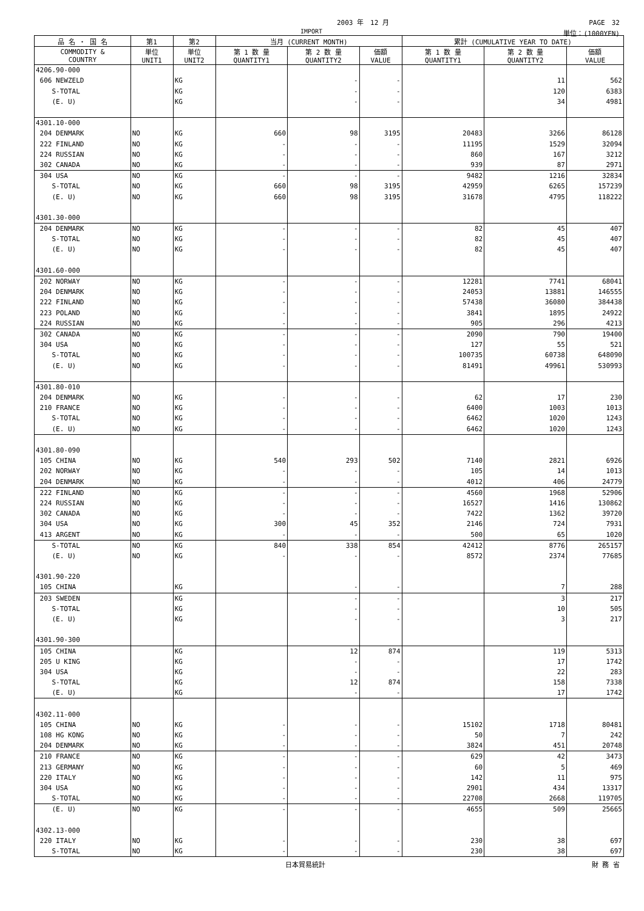2003 年　12 月 PAGE　32
IMPORT 単位：(1000YEN)
| 品 名 ・ 国 名 | 第1 | 第2 | 当月 (CURRENT MONTH) | | | 累計 (CUMULATIVE YEAR TO DATE) | | |
| --- | --- | --- | --- | --- | --- | --- | --- | --- |
| COMMODITY & COUNTRY | 単位 UNIT1 | 単位 UNIT2 | 第 1 数 量 QUANTITY1 | 第 2 数 量 QUANTITY2 | 価額 VALUE | 第 1 数 量 QUANTITY1 | 第 2 数 量 QUANTITY2 | 価額 VALUE |
| 4206.90-000 | | | | | | | | |
| 606 NEWZELD | | KG | | - | - | | 11 | 562 |
| S-TOTAL | | KG | | - | - | | 120 | 6383 |
| (E. U) | | KG | | - | - | | 34 | 4981 |
| 4301.10-000 | | | | | | | | |
| 204 DENMARK | NO | KG | 660 | 98 | 3195 | 20483 | 3266 | 86128 |
| 222 FINLAND | NO | KG | - | - | - | 11195 | 1529 | 32094 |
| 224 RUSSIAN | NO | KG | - | - | - | 860 | 167 | 3212 |
| 302 CANADA | NO | KG | - | - | - | 939 | 87 | 2971 |
| 304 USA | NO | KG | - | - | - | 9482 | 1216 | 32834 |
| S-TOTAL | NO | KG | 660 | 98 | 3195 | 42959 | 6265 | 157239 |
| (E. U) | NO | KG | 660 | 98 | 3195 | 31678 | 4795 | 118222 |
| 4301.30-000 | | | | | | | | |
| 204 DENMARK | NO | KG | - | - | - | 82 | 45 | 407 |
| S-TOTAL | NO | KG | - | - | - | 82 | 45 | 407 |
| (E. U) | NO | KG | - | - | - | 82 | 45 | 407 |
| 4301.60-000 | | | | | | | | |
| 202 NORWAY | NO | KG | - | - | - | 12281 | 7741 | 68041 |
| 204 DENMARK | NO | KG | - | - | - | 24053 | 13881 | 146555 |
| 222 FINLAND | NO | KG | - | - | - | 57438 | 36080 | 384438 |
| 223 POLAND | NO | KG | - | - | - | 3841 | 1895 | 24922 |
| 224 RUSSIAN | NO | KG | - | - | - | 905 | 296 | 4213 |
| 302 CANADA | NO | KG | - | - | - | 2090 | 790 | 19400 |
| 304 USA | NO | KG | - | - | - | 127 | 55 | 521 |
| S-TOTAL | NO | KG | - | - | - | 100735 | 60738 | 648090 |
| (E. U) | NO | KG | - | - | - | 81491 | 49961 | 530993 |
| 4301.80-010 | | | | | | | | |
| 204 DENMARK | NO | KG | - | - | - | 62 | 17 | 230 |
| 210 FRANCE | NO | KG | - | - | - | 6400 | 1003 | 1013 |
| S-TOTAL | NO | KG | - | - | - | 6462 | 1020 | 1243 |
| (E. U) | NO | KG | - | - | - | 6462 | 1020 | 1243 |
| 4301.80-090 | | | | | | | | |
| 105 CHINA | NO | KG | 540 | 293 | 502 | 7140 | 2821 | 6926 |
| 202 NORWAY | NO | KG | - | - | - | 105 | 14 | 1013 |
| 204 DENMARK | NO | KG | - | - | - | 4012 | 406 | 24779 |
| 222 FINLAND | NO | KG | - | - | - | 4560 | 1968 | 52906 |
| 224 RUSSIAN | NO | KG | - | - | - | 16527 | 1416 | 130862 |
| 302 CANADA | NO | KG | - | - | - | 7422 | 1362 | 39720 |
| 304 USA | NO | KG | 300 | 45 | 352 | 2146 | 724 | 7931 |
| 413 ARGENT | NO | KG | - | - | - | 500 | 65 | 1020 |
| S-TOTAL | NO | KG | 840 | 338 | 854 | 42412 | 8776 | 265157 |
| (E. U) | NO | KG | - | - | - | 8572 | 2374 | 77685 |
| 4301.90-220 | | | | | | | | |
| 105 CHINA | | KG | | - | - | | 7 | 288 |
| 203 SWEDEN | | KG | | - | - | | 3 | 217 |
| S-TOTAL | | KG | | - | - | | 10 | 505 |
| (E. U) | | KG | | - | - | | 3 | 217 |
| 4301.90-300 | | | | | | | | |
| 105 CHINA | | KG | | 12 | 874 | | 119 | 5313 |
| 205 U KING | | KG | | - | - | | 17 | 1742 |
| 304 USA | | KG | | - | - | | 22 | 283 |
| S-TOTAL | | KG | | 12 | 874 | | 158 | 7338 |
| (E. U) | | KG | | - | - | | 17 | 1742 |
| 4302.11-000 | | | | | | | | |
| 105 CHINA | NO | KG | - | - | - | 15102 | 1718 | 80481 |
| 108 HG KONG | NO | KG | - | - | - | 50 | 7 | 242 |
| 204 DENMARK | NO | KG | - | - | - | 3824 | 451 | 20748 |
| 210 FRANCE | NO | KG | - | - | - | 629 | 42 | 3473 |
| 213 GERMANY | NO | KG | - | - | - | 60 | 5 | 469 |
| 220 ITALY | NO | KG | - | - | - | 142 | 11 | 975 |
| 304 USA | NO | KG | - | - | - | 2901 | 434 | 13317 |
| S-TOTAL | NO | KG | - | - | - | 22708 | 2668 | 119705 |
| (E. U) | NO | KG | - | - | - | 4655 | 509 | 25665 |
| 4302.13-000 | | | | | | | | |
| 220 ITALY | NO | KG | - | - | - | 230 | 38 | 697 |
| S-TOTAL | NO | KG | - | - | - | 230 | 38 | 697 |
日本貿易統計 財 務 省